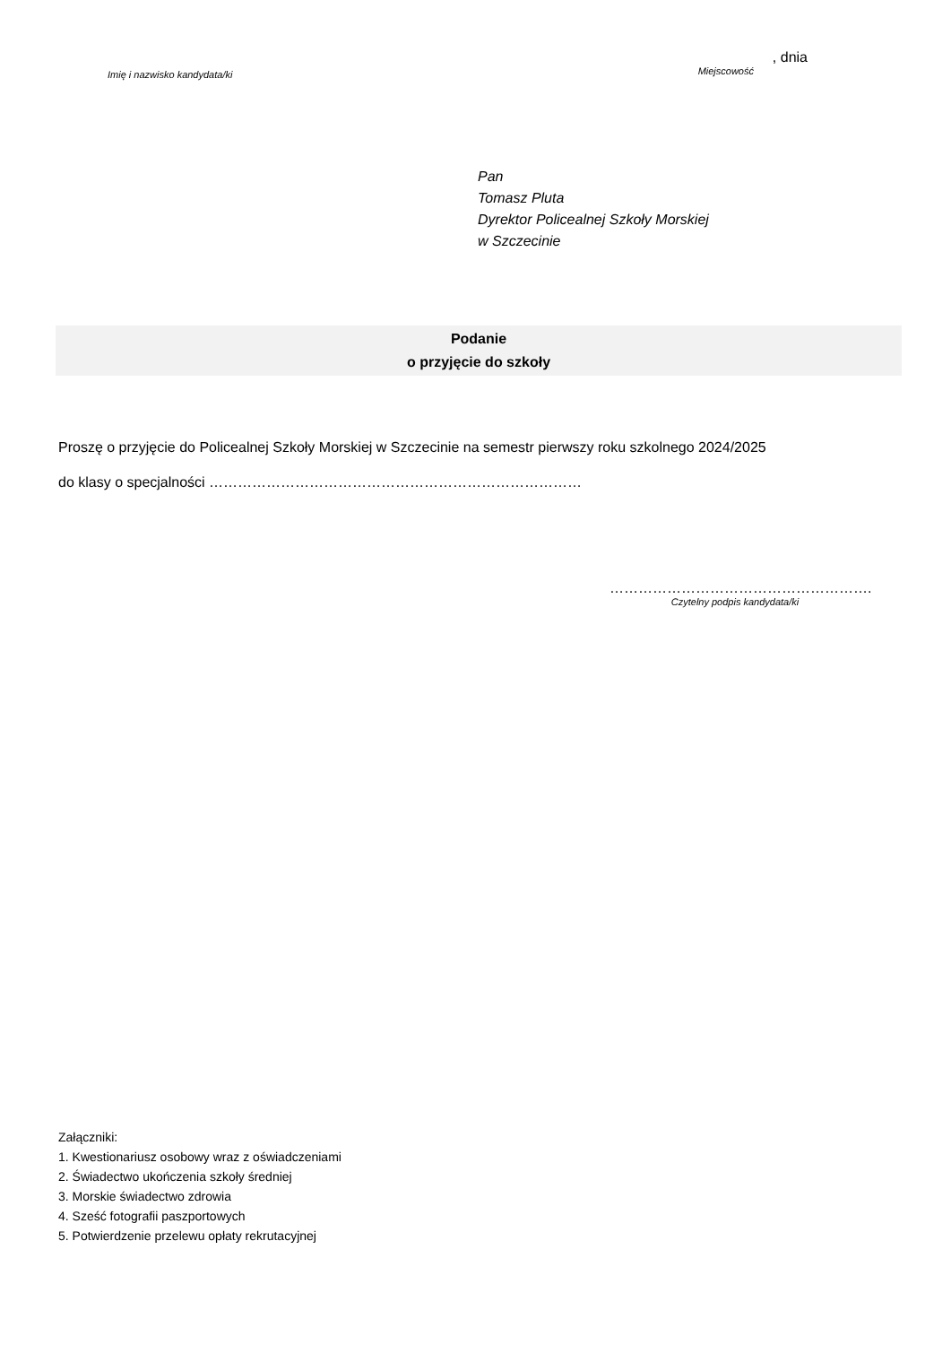Imię i nazwisko kandydata/ki
, dnia
Miejscowość
Pan
Tomasz Pluta
Dyrektor Policealnej Szkoły Morskiej
w Szczecinie
Podanie
o przyjęcie do szkoły
Proszę o przyjęcie do Policealnej Szkoły Morskiej w Szczecinie na semestr pierwszy roku szkolnego 2024/2025
do klasy o specjalności ……………………………………………………………………
……………………………………………….
Czytelny podpis kandydata/ki
Załączniki:
1. Kwestionariusz osobowy wraz z oświadczeniami
2. Świadectwo ukończenia szkoły średniej
3. Morskie świadectwo zdrowia
4. Sześć fotografii paszportowych
5. Potwierdzenie przelewu opłaty rekrutacyjnej